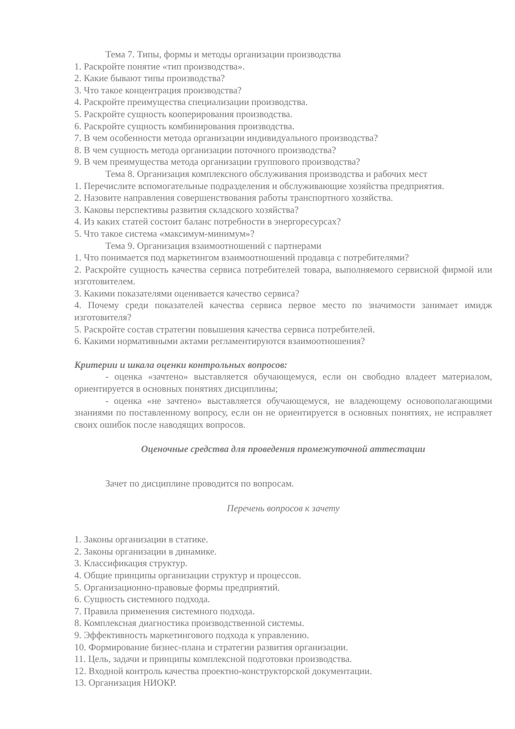Тема 7. Типы, формы и методы организации производства
1. Раскройте понятие «тип производства».
2. Какие бывают типы производства?
3. Что такое концентрация производства?
4. Раскройте преимущества специализации производства.
5. Раскройте сущность кооперирования производства.
6. Раскройте сущность комбинирования производства.
7. В чем особенности метода организации индивидуального производства?
8. В чем сущность метода организации поточного производства?
9. В чем преимущества метода организации группового производства?
Тема 8. Организация комплексного обслуживания производства и рабочих мест
1. Перечислите вспомогательные подразделения и обслуживающие хозяйства предприятия.
2. Назовите направления совершенствования работы транспортного хозяйства.
3. Каковы перспективы развития складского хозяйства?
4. Из каких статей состоит баланс потребности в энергоресурсах?
5. Что такое система «максимум-минимум»?
Тема 9. Организация взаимоотношений с партнерами
1. Что понимается под маркетингом взаимоотношений продавца с потребителями?
2. Раскройте сущность качества сервиса потребителей товара, выполняемого сервисной фирмой или изготовителем.
3. Какими показателями оценивается качество сервиса?
4. Почему среди показателей качества сервиса первое место по значимости занимает имидж изготовителя?
5. Раскройте состав стратегии повышения качества сервиса потребителей.
6. Какими нормативными актами регламентируются взаимоотношения?
Критерии и шкала оценки контрольных вопросов:
- оценка «зачтено» выставляется обучающемуся, если он свободно владеет материалом, ориентируется в основных понятиях дисциплины;
- оценка «не зачтено» выставляется обучающемуся, не владеющему основополагающими знаниями по поставленному вопросу, если он не ориентируется в основных понятиях, не исправляет своих ошибок после наводящих вопросов.
Оценочные средства для проведения промежуточной аттестации
Зачет по дисциплине проводится по вопросам.
Перечень вопросов к зачету
1. Законы организации в статике.
2. Законы организации в динамике.
3. Классификация структур.
4. Общие принципы организации структур и процессов.
5. Организационно-правовые формы предприятий.
6. Сущность системного подхода.
7. Правила применения системного подхода.
8. Комплексная диагностика производственной системы.
9. Эффективность маркетингового подхода к управлению.
10. Формирование бизнес-плана и стратегии развития организации.
11. Цель, задачи и принципы комплексной подготовки производства.
12. Входной контроль качества проектно-конструкторской документации.
13. Организация НИОКР.